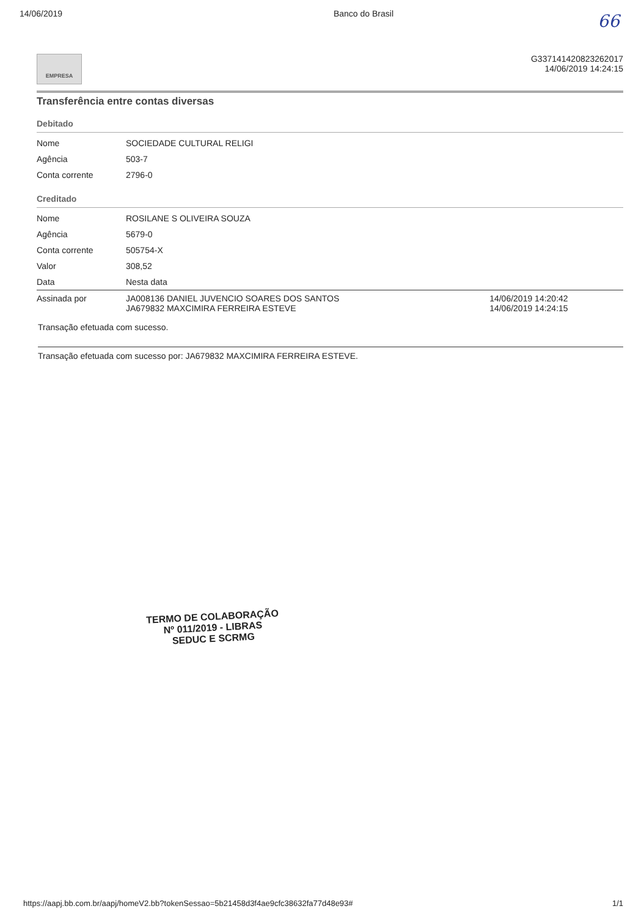14/06/2019 Banco do Brasil
66
EMPRESA
G337141420823262017
14/06/2019 14:24:15
Transferência entre contas diversas
Debitado
| Nome | SOCIEDADE CULTURAL RELIGI |
| Agência | 503-7 |
| Conta corrente | 2796-0 |
Creditado
| Nome | ROSILANE S OLIVEIRA SOUZA | |
| Agência | 5679-0 | |
| Conta corrente | 505754-X | |
| Valor | 308,52 | |
| Data | Nesta data | |
| Assinada por | JA008136 DANIEL JUVENCIO SOARES DOS SANTOS JA679832 MAXCIMIRA FERREIRA ESTEVE | 14/06/2019 14:20:42 14/06/2019 14:24:15 |
Transação efetuada com sucesso.
Transação efetuada com sucesso por: JA679832 MAXCIMIRA FERREIRA ESTEVE.
TERMO DE COLABORAÇÃO
Nº 011/2019 - LIBRAS
SEDUC E SCRMG
https://aapj.bb.com.br/aapj/homeV2.bb?tokenSessao=5b21458d3f4ae9cfc38632fa77d48e93# 1/1